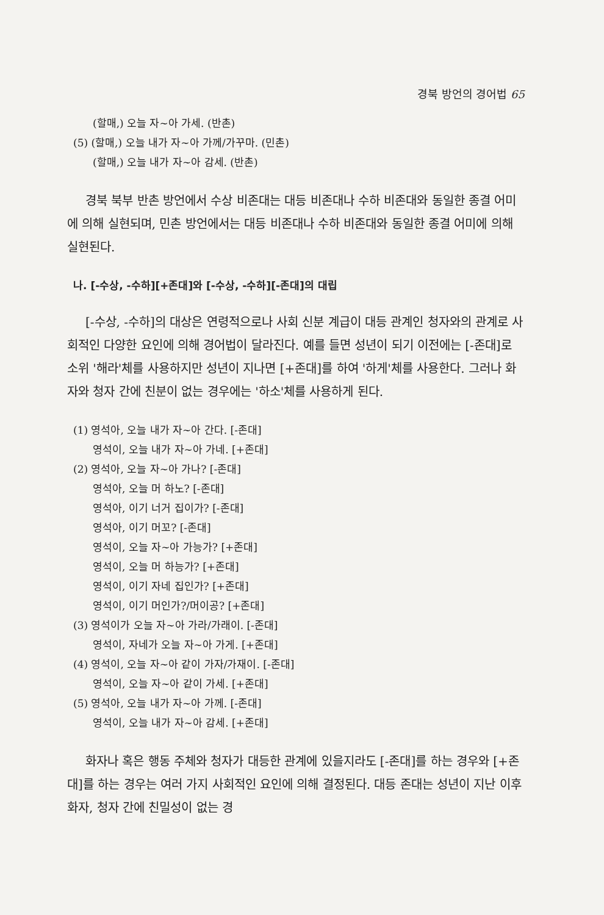경북 방언의 경어법 65
(할매,) 오늘 자~아 가세. (반촌)
(5) (할매,) 오늘 내가 자~아 가께/가꾸마. (민촌)
(할매,) 오늘 내가 자~아 감세. (반촌)
경북 북부 반촌 방언에서 수상 비존대는 대등 비존대나 수하 비존대와 동일한 종결 어미에 의해 실현되며, 민촌 방언에서는 대등 비존대나 수하 비존대와 동일한 종결 어미에 의해 실현된다.
나. [-수상, -수하][+존대]와 [-수상, -수하][-존대]의 대립
[-수상, -수하]의 대상은 연령적으로나 사회 신분 계급이 대등 관계인 청자와의 관계로 사회적인 다양한 요인에 의해 경어법이 달라진다. 예를 들면 성년이 되기 이전에는 [-존대]로 소위 '해라'체를 사용하지만 성년이 지나면 [+존대]를 하여 '하게'체를 사용한다. 그러나 화자와 청자 간에 친분이 없는 경우에는 '하소'체를 사용하게 된다.
(1) 영석아, 오늘 내가 자~아 간다. [-존대]
영석이, 오늘 내가 자~아 가네. [+존대]
(2) 영석아, 오늘 자~아 가나? [-존대]
영석아, 오늘 머 하노? [-존대]
영석아, 이기 너거 집이가? [-존대]
영석아, 이기 머꼬? [-존대]
영석이, 오늘 자~아 가능가? [+존대]
영석이, 오늘 머 하능가? [+존대]
영석이, 이기 자네 집인가? [+존대]
영석이, 이기 머인가?/머이공? [+존대]
(3) 영석이가 오늘 자~아 가라/가래이. [-존대]
영석이, 자네가 오늘 자~아 가게. [+존대]
(4) 영석이, 오늘 자~아 같이 가자/가재이. [-존대]
영석이, 오늘 자~아 같이 가세. [+존대]
(5) 영석아, 오늘 내가 자~아 가께. [-존대]
영석이, 오늘 내가 자~아 감세. [+존대]
화자나 혹은 행동 주체와 청자가 대등한 관계에 있을지라도 [-존대]를 하는 경우와 [+존대]를 하는 경우는 여러 가지 사회적인 요인에 의해 결정된다. 대등 존대는 성년이 지난 이후 화자, 청자 간에 친밀성이 없는 경